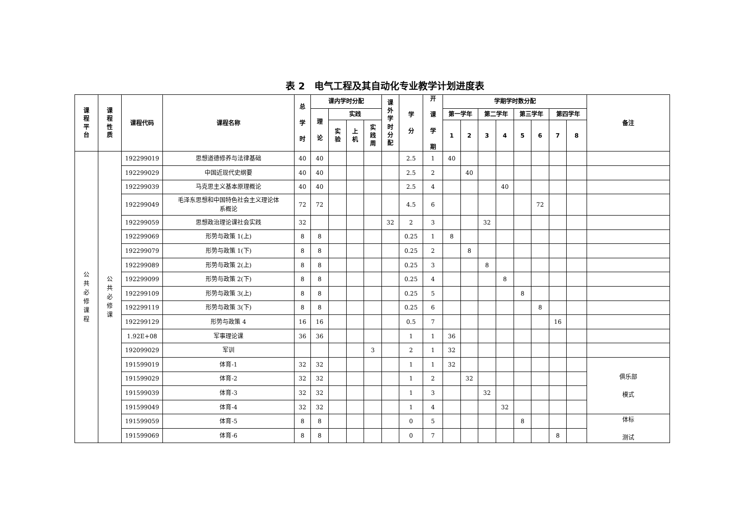表 2　电气工程及其自动化专业教学计划进度表
| 课 程 平 台 | 课 程 性 质 | 课程代码 | 课程名称 | 总 学 时 | 课内学时分配 | | | | 课 外 学 时 分 配 | 学 分 | 开 课 学 期 | 学期学时数分配 | | | | | | | | 备注 |
| --- | --- | --- | --- | --- | --- | --- | --- | --- | --- | --- | --- | --- | --- | --- | --- | --- | --- | --- | --- | --- |
| | | | | | 理 论 | 实践 | | | | | | 第一学年 | | 第二学年 | | 第三学年 | | 第四学年 | | |
| | | | | | | 实 验 | 上 机 | 实 践 周 | | | | 1 | 2 | 3 | 4 | 5 | 6 | 7 | 8 | |
| 公 共 必 修 课 程 | 公 共 必 修 课 | 192299019 | 思想道德修养与法律基础 | 40 | 40 | | | | | 2.5 | 1 | 40 | | | | | | | | |
| | | 192299029 | 中国近现代史纲要 | 40 | 40 | | | | | 2.5 | 2 | | 40 | | | | | | | |
| | | 192299039 | 马克思主义基本原理概论 | 40 | 40 | | | | | 2.5 | 4 | | | | 40 | | | | | |
| | | 192299049 | 毛泽东思想和中国特色社会主义理论体 系概论 | 72 | 72 | | | | | 4.5 | 6 | | | | | | 72 | | | |
| | | 192299059 | 思想政治理论课社会实践 | 32 | | | | | 32 | 2 | 3 | | | 32 | | | | | | |
| | | 192299069 | 形势与政策 1(上) | 8 | 8 | | | | | 0.25 | 1 | 8 | | | | | | | | |
| | | 192299079 | 形势与政策 1(下) | 8 | 8 | | | | | 0.25 | 2 | | 8 | | | | | | | |
| | | 192299089 | 形势与政策 2(上) | 8 | 8 | | | | | 0.25 | 3 | | | 8 | | | | | | |
| | | 192299099 | 形势与政策 2(下) | 8 | 8 | | | | | 0.25 | 4 | | | | 8 | | | | | |
| | | 192299109 | 形势与政策 3(上) | 8 | 8 | | | | | 0.25 | 5 | | | | | 8 | | | | |
| | | 192299119 | 形势与政策 3(下) | 8 | 8 | | | | | 0.25 | 6 | | | | | | 8 | | | |
| | | 192299129 | 形势与政策 4 | 16 | 16 | | | | | 0.5 | 7 | | | | | | | 16 | | |
| | | 1.92E+08 | 军事理论课 | 36 | 36 | | | | | 1 | 1 | 36 | | | | | | | | |
| | | 192099029 | 军训 | | | | | 3 | | 2 | 1 | 32 | | | | | | | | |
| | | 191599019 | 体育-1 | 32 | 32 | | | | | 1 | 1 | 32 | | | | | | | | 俱乐部 模式 |
| | | 191599029 | 体育-2 | 32 | 32 | | | | | 1 | 2 | | 32 | | | | | | | |
| | | 191599039 | 体育-3 | 32 | 32 | | | | | 1 | 3 | | | 32 | | | | | | |
| | | 191599049 | 体育-4 | 32 | 32 | | | | | 1 | 4 | | | | 32 | | | | | |
| | | 191599059 | 体育-5 | 8 | 8 | | | | | 0 | 5 | | | | | 8 | | | | 体标 测试 |
| | | 191599069 | 体育-6 | 8 | 8 | | | | | 0 | 7 | | | | | | | 8 | | |